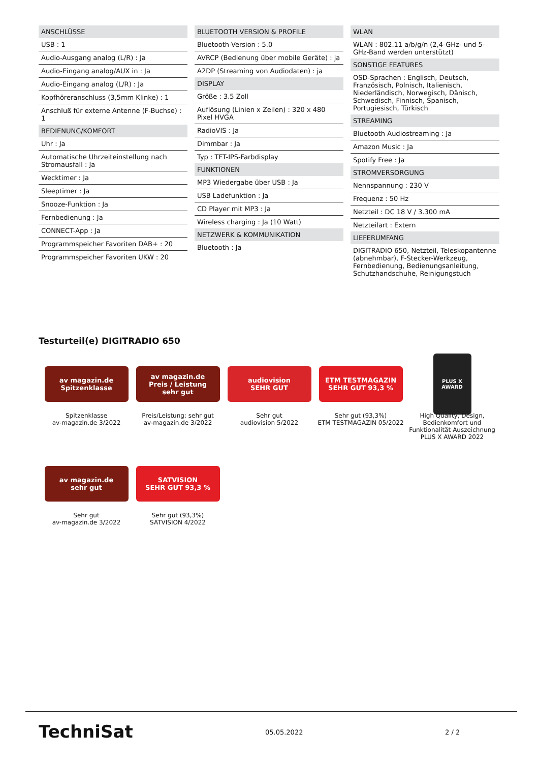ANSCHLÜSSE
USB : 1
Audio-Ausgang analog (L/R) : Ja
Audio-Eingang analog/AUX in : Ja
Audio-Eingang analog (L/R) : Ja
Kopfhöreranschluss (3,5mm Klinke) : 1
Anschluß für externe Antenne (F-Buchse) : 1
BEDIENUNG/KOMFORT
Uhr : Ja
Automatische Uhrzeiteinstellung nach Stromausfall : Ja
Wecktimer : Ja
Sleeptimer : Ja
Snooze-Funktion : Ja
Fernbedienung : Ja
CONNECT-App : Ja
Programmspeicher Favoriten DAB+ : 20
Programmspeicher Favoriten UKW : 20
BLUETOOTH VERSION & PROFILE
Bluetooth-Version : 5.0
AVRCP (Bedienung über mobile Geräte) : ja
A2DP (Streaming von Audiodaten) : ja
DISPLAY
Größe : 3.5 Zoll
Auflösung (Linien x Zeilen) : 320 x 480 Pixel HVGA
RadioVIS : Ja
Dimmbar : Ja
Typ : TFT-IPS-Farbdisplay
FUNKTIONEN
MP3 Wiedergabe über USB : Ja
USB Ladefunktion : Ja
CD Player mit MP3 : Ja
Wireless charging : Ja (10 Watt)
NETZWERK & KOMMUNIKATION
Bluetooth : Ja
WLAN
WLAN : 802.11 a/b/g/n (2,4-GHz- und 5-GHz-Band werden unterstützt)
SONSTIGE FEATURES
OSD-Sprachen : Englisch, Deutsch, Französisch, Polnisch, Italienisch, Niederländisch, Norwegisch, Dänisch, Schwedisch, Finnisch, Spanisch, Portugiesisch, Türkisch
STREAMING
Bluetooth Audiostreaming : Ja
Amazon Music : Ja
Spotify Free : Ja
STROMVERSORGUNG
Nennspannung : 230 V
Frequenz : 50 Hz
Netzteil : DC 18 V / 3.300 mA
Netzteilart : Extern
LIEFERUMFANG
DIGITRADIO 650, Netzteil, Teleskopantenne (abnehmbar), F-Stecker-Werkzeug, Fernbedienung, Bedienungsanleitung, Schutzhandschuhe, Reinigungstuch
Testurteil(e) DIGITRADIO 650
av magazin.de
Spitzenklasse
Spitzenklasse
av-magazin.de 3/2022
av magazin.de
Preis / Leistung
sehr gut
Preis/Leistung: sehr gut
av-magazin.de 3/2022
audiovision
SEHR GUT
Sehr gut
audiovision 5/2022
ETM TESTMAGAZIN
SEHR GUT 93,3 %
Sehr gut (93,3%)
ETM TESTMAGAZIN 05/2022
PLUS X AWARD
High Quality, Design, Bedienkomfort und Funktionalität Auszeichnung PLUS X AWARD 2022
av magazin.de
sehr gut
Sehr gut
av-magazin.de 3/2022
SATVISION
SEHR GUT 93,3 %
Sehr gut (93,3%)
SATVISION 4/2022
TechniSat 05.05.2022 2 / 2